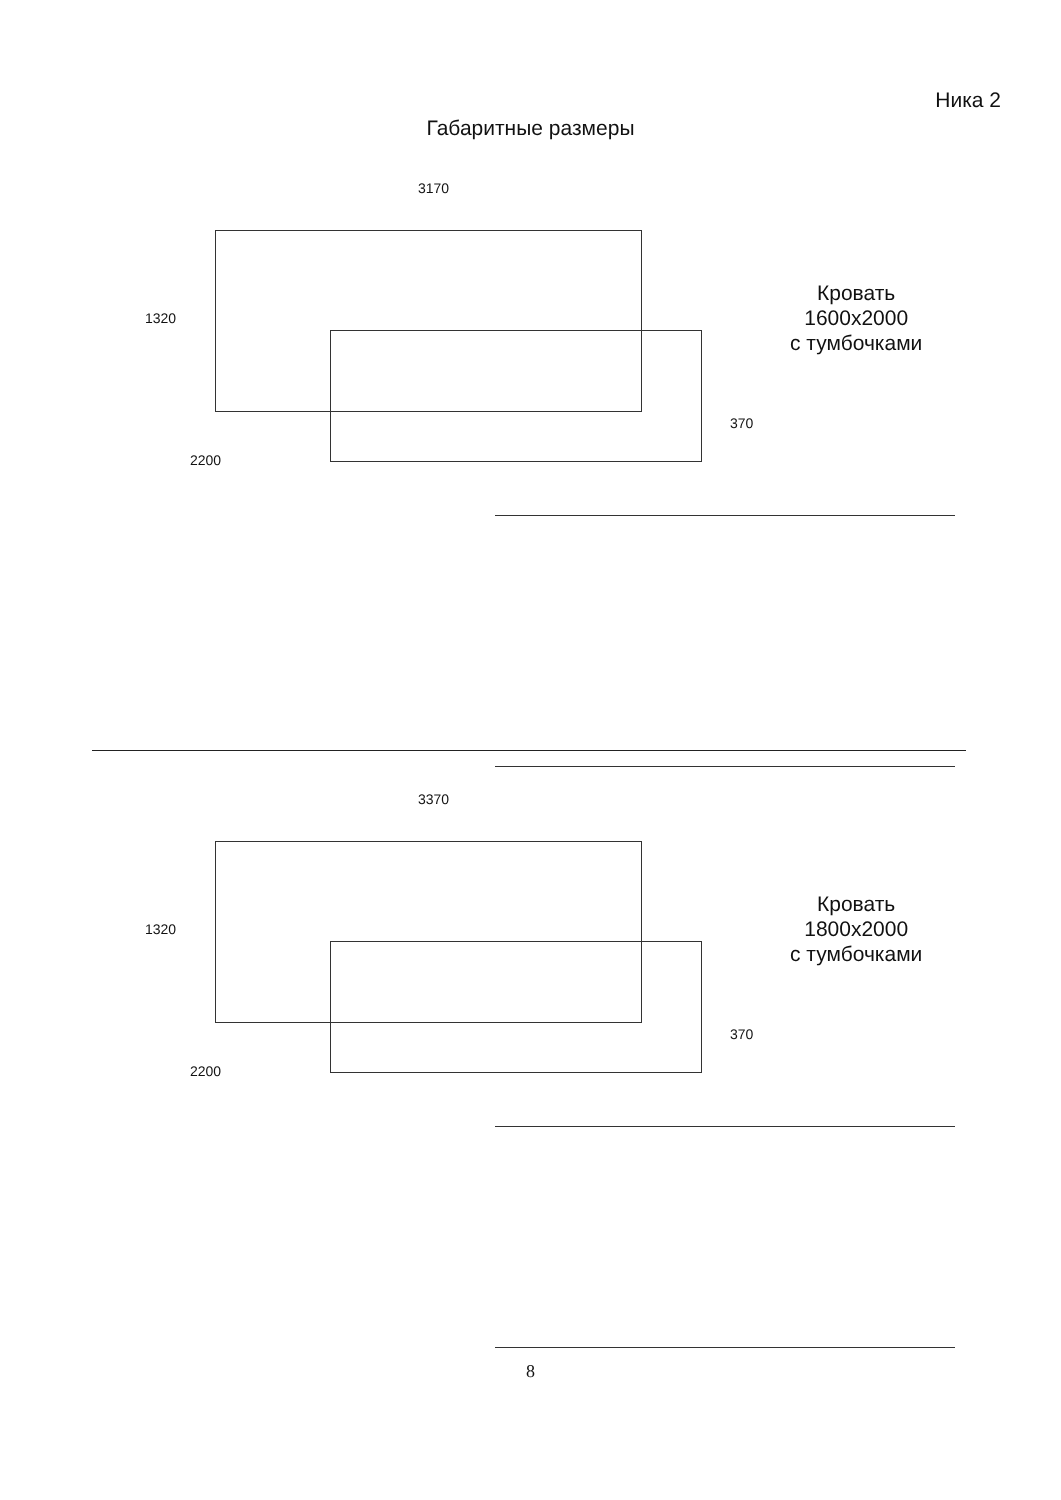Ника 2
Габаритные размеры
3170
1320
2200
370
Кровать
1600x2000
с тумбочками
3370
1320
2200
370
Кровать
1800x2000
с тумбочками
8